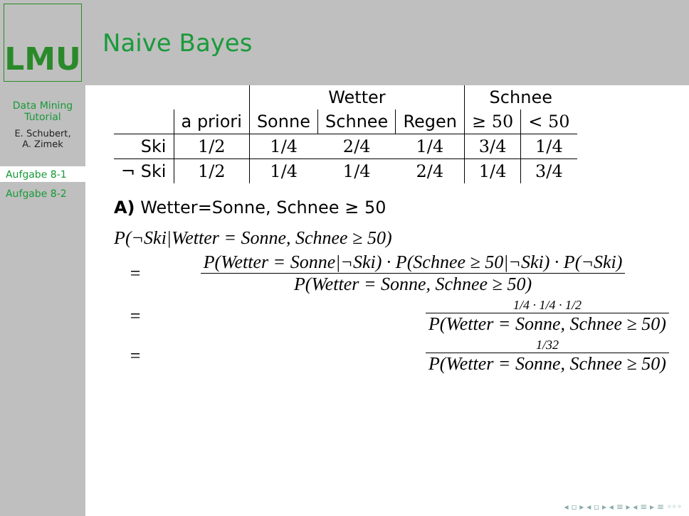LMU
Naive Bayes
Data Mining Tutorial
E. Schubert,
A. Zimek
Aufgabe 8-1
Aufgabe 8-2
| | | Wetter | | | Schnee | |
| --- | --- | --- | --- | --- | --- | --- |
| | a priori | Sonne | Schnee | Regen | ≥ 50 | < 50 |
| Ski | 1/2 | 1/4 | 2/4 | 1/4 | 3/4 | 1/4 |
| ¬ Ski | 1/2 | 1/4 | 1/4 | 2/4 | 1/4 | 3/4 |
A) Wetter=Sonne, Schnee ≥ 50
P(¬Ski|Wetter = Sonne, Schnee ≥ 50)
= P(Wetter = Sonne|¬Ski) · P(Schnee ≥ 50|¬Ski) · P(¬Ski)
P(Wetter = Sonne, Schnee ≥ 50)
= 1/4 · 1/4 · 1/2 P(Wetter = Sonne, Schnee ≥ 50)
= 1/32 P(Wetter = Sonne, Schnee ≥ 50)
◂ ▫ ▸ ◂ ▫ ▸ ◂ ≡ ▸ ◂ ≡ ▸ ≡ ◦◦◦